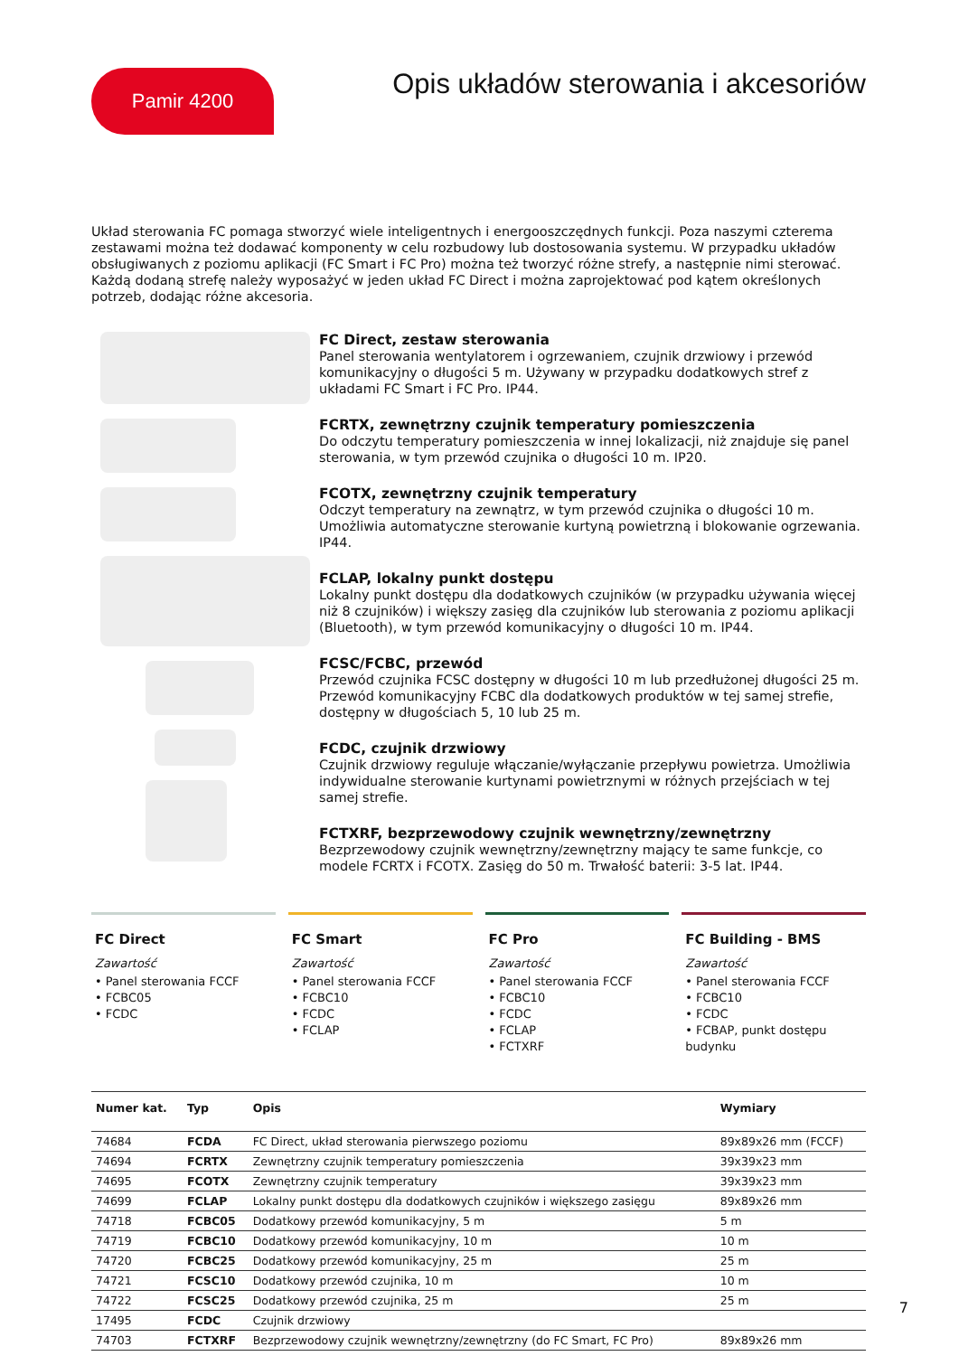Pamir 4200
Opis układów sterowania i akcesoriów
Układ sterowania FC pomaga stworzyć wiele inteligentnych i energooszczędnych funkcji. Poza naszymi czterema zestawami można też dodawać komponenty w celu rozbudowy lub dostosowania systemu. W przypadku układów obsługiwanych z poziomu aplikacji (FC Smart i FC Pro) można też tworzyć różne strefy, a następnie nimi sterować. Każdą dodaną strefę należy wyposażyć w jeden układ FC Direct i można zaprojektować pod kątem określonych potrzeb, dodając różne akcesoria.
FC Direct, zestaw sterowania
Panel sterowania wentylatorem i ogrzewaniem, czujnik drzwiowy i przewód komunikacyjny o długości 5 m. Używany w przypadku dodatkowych stref z układami FC Smart i FC Pro. IP44.
FCRTX, zewnętrzny czujnik temperatury pomieszczenia
Do odczytu temperatury pomieszczenia w innej lokalizacji, niż znajduje się panel sterowania, w tym przewód czujnika o długości 10 m. IP20.
FCOTX, zewnętrzny czujnik temperatury
Odczyt temperatury na zewnątrz, w tym przewód czujnika o długości 10 m. Umożliwia automatyczne sterowanie kurtyną powietrzną i blokowanie ogrzewania. IP44.
FCLAP, lokalny punkt dostępu
Lokalny punkt dostępu dla dodatkowych czujników (w przypadku używania więcej niż 8 czujników) i większy zasięg dla czujników lub sterowania z poziomu aplikacji (Bluetooth), w tym przewód komunikacyjny o długości 10 m. IP44.
FCSC/FCBC, przewód
Przewód czujnika FCSC dostępny w długości 10 m lub przedłużonej długości 25 m. Przewód komunikacyjny FCBC dla dodatkowych produktów w tej samej strefie, dostępny w długościach 5, 10 lub 25 m.
FCDC, czujnik drzwiowy
Czujnik drzwiowy reguluje włączanie/wyłączanie przepływu powietrza. Umożliwia indywidualne sterowanie kurtynami powietrznymi w różnych przejściach w tej samej strefie.
FCTXRF, bezprzewodowy czujnik wewnętrzny/zewnętrzny
Bezprzewodowy czujnik wewnętrzny/zewnętrzny mający te same funkcje, co modele FCRTX i FCOTX. Zasięg do 50 m. Trwałość baterii: 3-5 lat. IP44.
FC Direct
Zawartość
• Panel sterowania FCCF
• FCBC05
• FCDC
FC Smart
Zawartość
• Panel sterowania FCCF
• FCBC10
• FCDC
• FCLAP
FC Pro
Zawartość
• Panel sterowania FCCF
• FCBC10
• FCDC
• FCLAP
• FCTXRF
FC Building - BMS
Zawartość
• Panel sterowania FCCF
• FCBC10
• FCDC
• FCBAP, punkt dostępu budynku
| Numer kat. | Typ | Opis | Wymiary |
| --- | --- | --- | --- |
| 74684 | FCDA | FC Direct, układ sterowania pierwszego poziomu | 89x89x26 mm (FCCF) |
| 74694 | FCRTX | Zewnętrzny czujnik temperatury pomieszczenia | 39x39x23 mm |
| 74695 | FCOTX | Zewnętrzny czujnik temperatury | 39x39x23 mm |
| 74699 | FCLAP | Lokalny punkt dostępu dla dodatkowych czujników i większego zasięgu | 89x89x26 mm |
| 74718 | FCBC05 | Dodatkowy przewód komunikacyjny, 5 m | 5 m |
| 74719 | FCBC10 | Dodatkowy przewód komunikacyjny, 10 m | 10 m |
| 74720 | FCBC25 | Dodatkowy przewód komunikacyjny, 25 m | 25 m |
| 74721 | FCSC10 | Dodatkowy przewód czujnika, 10 m | 10 m |
| 74722 | FCSC25 | Dodatkowy przewód czujnika, 25 m | 25 m |
| 17495 | FCDC | Czujnik drzwiowy | |
| 74703 | FCTXRF | Bezprzewodowy czujnik wewnętrzny/zewnętrzny (do FC Smart, FC Pro) | 89x89x26 mm |
7